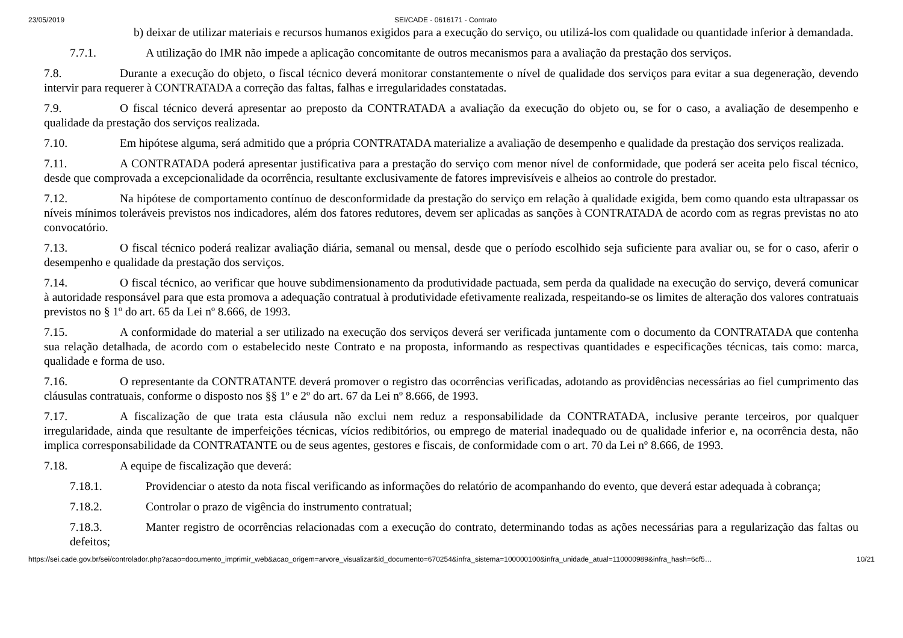23/05/2019 SEI/CADE - 0616171 - Contrato
b) deixar de utilizar materiais e recursos humanos exigidos para a execução do serviço, ou utilizá-los com qualidade ou quantidade inferior à demandada.
7.7.1. A utilização do IMR não impede a aplicação concomitante de outros mecanismos para a avaliação da prestação dos serviços.
7.8. Durante a execução do objeto, o fiscal técnico deverá monitorar constantemente o nível de qualidade dos serviços para evitar a sua degeneração, devendo intervir para requerer à CONTRATADA a correção das faltas, falhas e irregularidades constatadas.
7.9. O fiscal técnico deverá apresentar ao preposto da CONTRATADA a avaliação da execução do objeto ou, se for o caso, a avaliação de desempenho e qualidade da prestação dos serviços realizada.
7.10. Em hipótese alguma, será admitido que a própria CONTRATADA materialize a avaliação de desempenho e qualidade da prestação dos serviços realizada.
7.11. A CONTRATADA poderá apresentar justificativa para a prestação do serviço com menor nível de conformidade, que poderá ser aceita pelo fiscal técnico, desde que comprovada a excepcionalidade da ocorrência, resultante exclusivamente de fatores imprevisíveis e alheios ao controle do prestador.
7.12. Na hipótese de comportamento contínuo de desconformidade da prestação do serviço em relação à qualidade exigida, bem como quando esta ultrapassar os níveis mínimos toleráveis previstos nos indicadores, além dos fatores redutores, devem ser aplicadas as sanções à CONTRATADA de acordo com as regras previstas no ato convocatório.
7.13. O fiscal técnico poderá realizar avaliação diária, semanal ou mensal, desde que o período escolhido seja suficiente para avaliar ou, se for o caso, aferir o desempenho e qualidade da prestação dos serviços.
7.14. O fiscal técnico, ao verificar que houve subdimensionamento da produtividade pactuada, sem perda da qualidade na execução do serviço, deverá comunicar à autoridade responsável para que esta promova a adequação contratual à produtividade efetivamente realizada, respeitando-se os limites de alteração dos valores contratuais previstos no § 1º do art. 65 da Lei nº 8.666, de 1993.
7.15. A conformidade do material a ser utilizado na execução dos serviços deverá ser verificada juntamente com o documento da CONTRATADA que contenha sua relação detalhada, de acordo com o estabelecido neste Contrato e na proposta, informando as respectivas quantidades e especificações técnicas, tais como: marca, qualidade e forma de uso.
7.16. O representante da CONTRATANTE deverá promover o registro das ocorrências verificadas, adotando as providências necessárias ao fiel cumprimento das cláusulas contratuais, conforme o disposto nos §§ 1º e 2º do art. 67 da Lei nº 8.666, de 1993.
7.17. A fiscalização de que trata esta cláusula não exclui nem reduz a responsabilidade da CONTRATADA, inclusive perante terceiros, por qualquer irregularidade, ainda que resultante de imperfeições técnicas, vícios redibitórios, ou emprego de material inadequado ou de qualidade inferior e, na ocorrência desta, não implica corresponsabilidade da CONTRATANTE ou de seus agentes, gestores e fiscais, de conformidade com o art. 70 da Lei nº 8.666, de 1993.
7.18. A equipe de fiscalização que deverá:
7.18.1. Providenciar o atesto da nota fiscal verificando as informações do relatório de acompanhando do evento, que deverá estar adequada à cobrança;
7.18.2. Controlar o prazo de vigência do instrumento contratual;
7.18.3. Manter registro de ocorrências relacionadas com a execução do contrato, determinando todas as ações necessárias para a regularização das faltas ou defeitos;
https://sei.cade.gov.br/sei/controlador.php?acao=documento_imprimir_web&acao_origem=arvore_visualizar&id_documento=670254&infra_sistema=100000100&infra_unidade_atual=110000989&infra_hash=6cf5… 10/21